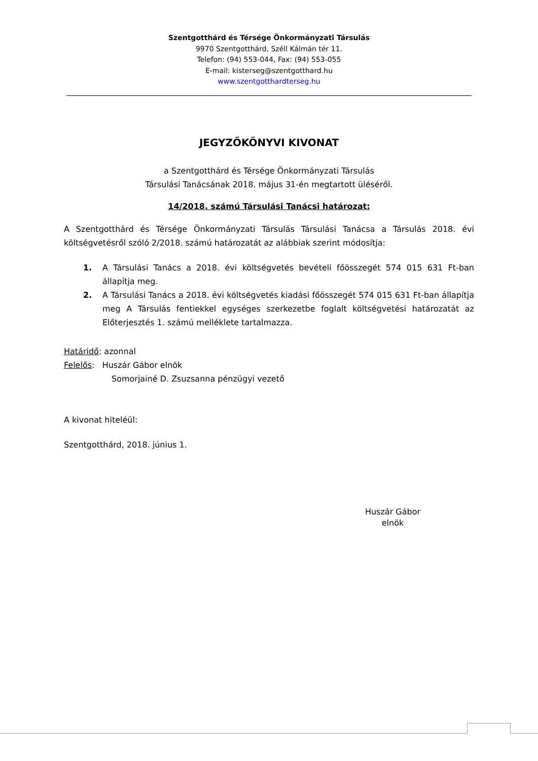Szentgotthárd és Térsége Önkormányzati Társulás
9970 Szentgotthárd, Széll Kálmán tér 11.
Telefon: (94) 553-044, Fax: (94) 553-055
E-mail: kisterseg@szentgotthard.hu
www.szentgotthardterseg.hu
JEGYZŐKÖNYVI KIVONAT
a Szentgotthárd és Térsége Önkormányzati Társulás
Társulási Tanácsának 2018. május 31-én megtartott üléséről.
14/2018. számú Társulási Tanácsi határozat:
A Szentgotthárd és Térsége Önkormányzati Társulás Társulási Tanácsa a Társulás 2018. évi költségvetésről szóló 2/2018. számú határozatát az alábbiak szerint módosítja:
1. A Társulási Tanács a 2018. évi költségvetés bevételi főösszegét 574 015 631 Ft-ban állapítja meg.
2. A Társulási Tanács a 2018. évi költségvetés kiadási főösszegét 574 015 631 Ft-ban állapítja meg A Társulás fentiekkel egységes szerkezetbe foglalt költségvetési határozatát az Előterjesztés 1. számú melléklete tartalmazza.
Határidő: azonnal
Felelős: Huszár Gábor elnök
Somorjainé D. Zsuzsanna pénzügyi vezető
A kivonat hiteléül:
Szentgotthárd, 2018. június 1.
Huszár Gábor
elnök